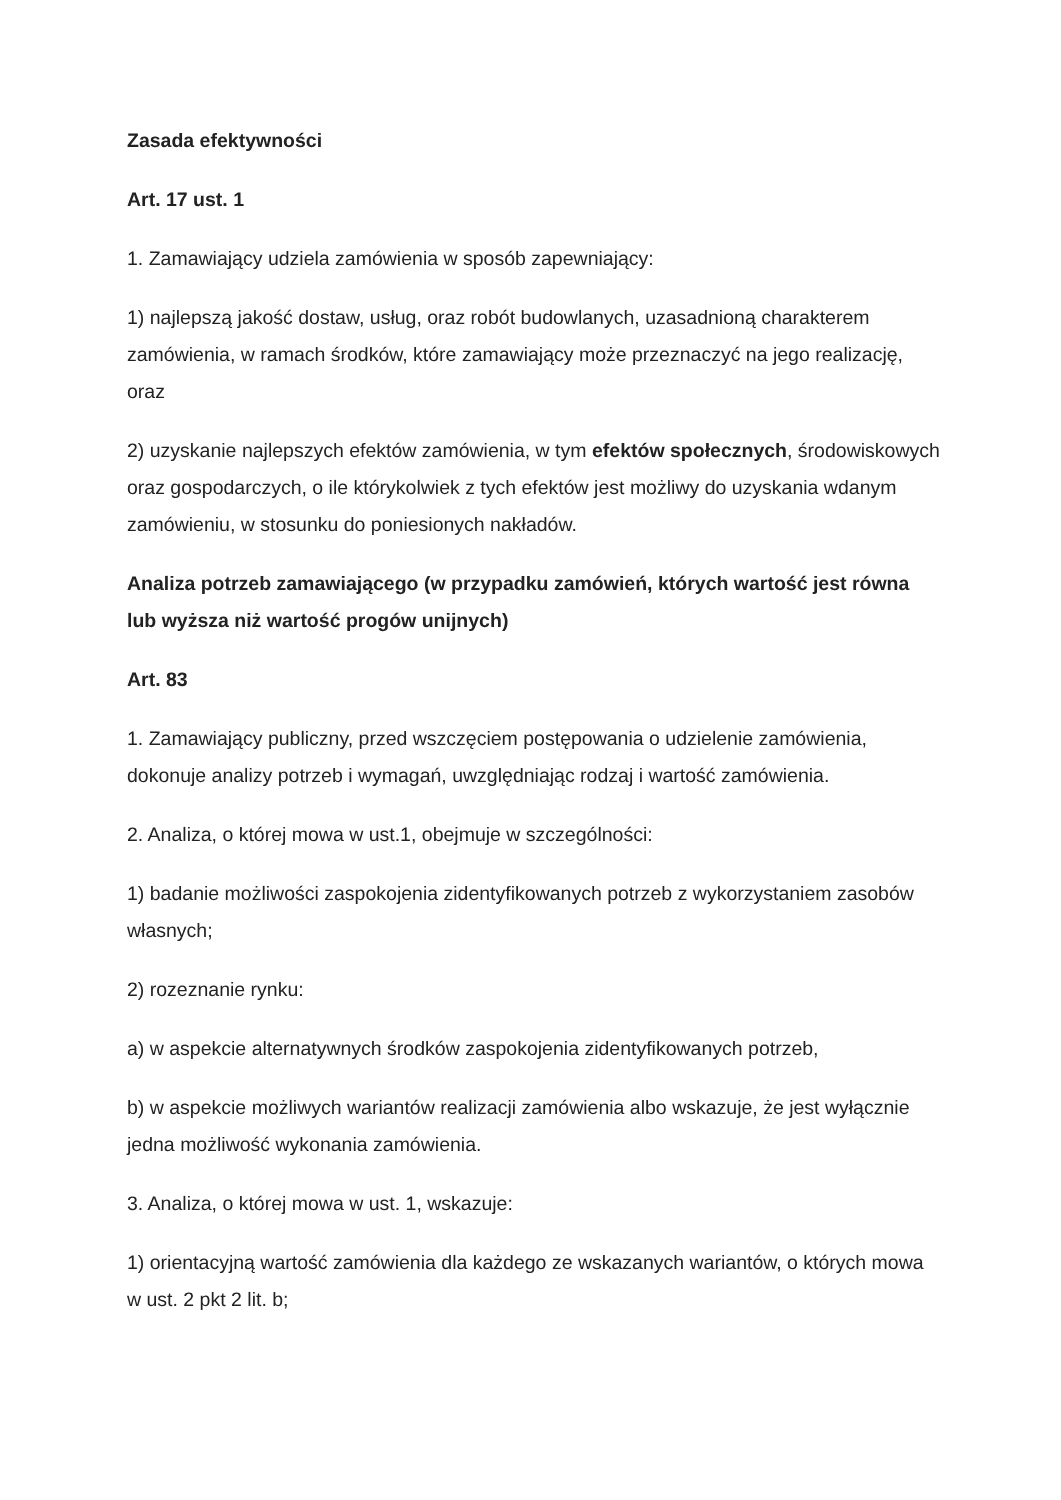Zasada efektywności
Art. 17 ust. 1
1. Zamawiający udziela zamówienia w sposób zapewniający:
1) najlepszą jakość dostaw, usług, oraz robót budowlanych, uzasadnioną charakterem zamówienia, w ramach środków, które zamawiający może przeznaczyć na jego realizację, oraz
2) uzyskanie najlepszych efektów zamówienia, w tym efektów społecznych, środowiskowych oraz gospodarczych, o ile którykolwiek z tych efektów jest możliwy do uzyskania wdanym zamówieniu, w stosunku do poniesionych nakładów.
Analiza potrzeb zamawiającego (w przypadku zamówień, których wartość jest równa lub wyższa niż wartość progów unijnych)
Art. 83
1. Zamawiający publiczny, przed wszczęciem postępowania o udzielenie zamówienia, dokonuje analizy potrzeb i wymagań, uwzględniając rodzaj i wartość zamówienia.
2. Analiza, o której mowa w ust.1, obejmuje w szczególności:
1) badanie możliwości zaspokojenia zidentyfikowanych potrzeb z wykorzystaniem zasobów własnych;
2) rozeznanie rynku:
a) w aspekcie alternatywnych środków zaspokojenia zidentyfikowanych potrzeb,
b) w aspekcie możliwych wariantów realizacji zamówienia albo wskazuje, że jest wyłącznie jedna możliwość wykonania zamówienia.
3. Analiza, o której mowa w ust. 1, wskazuje:
1) orientacyjną wartość zamówienia dla każdego ze wskazanych wariantów, o których mowa w ust. 2 pkt 2 lit. b;